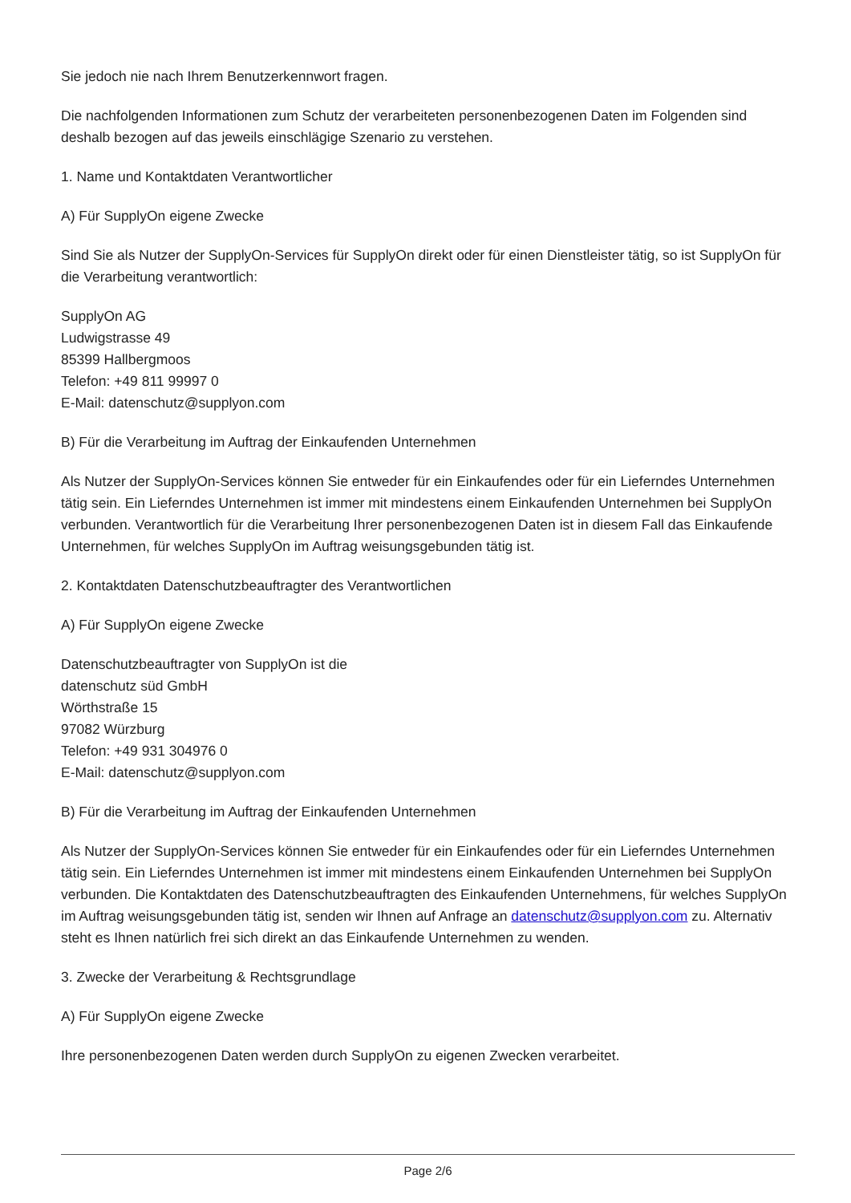Sie jedoch nie nach Ihrem Benutzerkennwort fragen.
Die nachfolgenden Informationen zum Schutz der verarbeiteten personenbezogenen Daten im Folgenden sind deshalb bezogen auf das jeweils einschlägige Szenario zu verstehen.
1. Name und Kontaktdaten Verantwortlicher
A) Für SupplyOn eigene Zwecke
Sind Sie als Nutzer der SupplyOn-Services für SupplyOn direkt oder für einen Dienstleister tätig, so ist SupplyOn für die Verarbeitung verantwortlich:
SupplyOn AG
Ludwigstrasse 49
85399 Hallbergmoos
Telefon: +49 811 99997 0
E-Mail: datenschutz@supplyon.com
B) Für die Verarbeitung im Auftrag der Einkaufenden Unternehmen
Als Nutzer der SupplyOn-Services können Sie entweder für ein Einkaufendes oder für ein Lieferndes Unternehmen tätig sein. Ein Lieferndes Unternehmen ist immer mit mindestens einem Einkaufenden Unternehmen bei SupplyOn verbunden. Verantwortlich für die Verarbeitung Ihrer personenbezogenen Daten ist in diesem Fall das Einkaufende Unternehmen, für welches SupplyOn im Auftrag weisungsgebunden tätig ist.
2. Kontaktdaten Datenschutzbeauftragter des Verantwortlichen
A) Für SupplyOn eigene Zwecke
Datenschutzbeauftragter von SupplyOn ist die
datenschutz süd GmbH
Wörthstraße 15
97082 Würzburg
Telefon: +49 931 304976 0
E-Mail: datenschutz@supplyon.com
B) Für die Verarbeitung im Auftrag der Einkaufenden Unternehmen
Als Nutzer der SupplyOn-Services können Sie entweder für ein Einkaufendes oder für ein Lieferndes Unternehmen tätig sein. Ein Lieferndes Unternehmen ist immer mit mindestens einem Einkaufenden Unternehmen bei SupplyOn verbunden. Die Kontaktdaten des Datenschutzbeauftragten des Einkaufenden Unternehmens, für welches SupplyOn im Auftrag weisungsgebunden tätig ist, senden wir Ihnen auf Anfrage an datenschutz@supplyon.com zu. Alternativ steht es Ihnen natürlich frei sich direkt an das Einkaufende Unternehmen zu wenden.
3. Zwecke der Verarbeitung & Rechtsgrundlage
A) Für SupplyOn eigene Zwecke
Ihre personenbezogenen Daten werden durch SupplyOn zu eigenen Zwecken verarbeitet.
Page 2/6